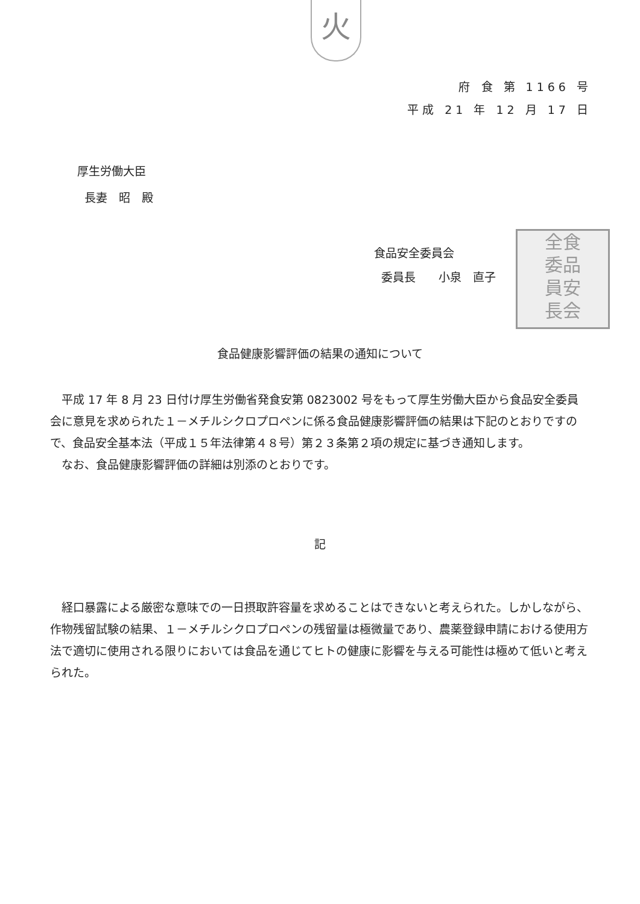火
府 食 第 1166 号
平成 21 年 12 月 17 日
厚生労働大臣
長妻　昭　殿
全食
委品
員安
長会
食品安全委員会
委員長　　小泉　直子
食品健康影響評価の結果の通知について
平成 17 年 8 月 23 日付け厚生労働省発食安第 0823002 号をもって厚生労働大臣から食品安全委員会に意見を求められた１－メチルシクロプロペンに係る食品健康影響評価の結果は下記のとおりですので、食品安全基本法（平成１５年法律第４８号）第２３条第２項の規定に基づき通知します。
なお、食品健康影響評価の詳細は別添のとおりです。
記
経口暴露による厳密な意味での一日摂取許容量を求めることはできないと考えられた。しかしながら、作物残留試験の結果、１－メチルシクロプロペンの残留量は極微量であり、農薬登録申請における使用方法で適切に使用される限りにおいては食品を通じてヒトの健康に影響を与える可能性は極めて低いと考えられた。